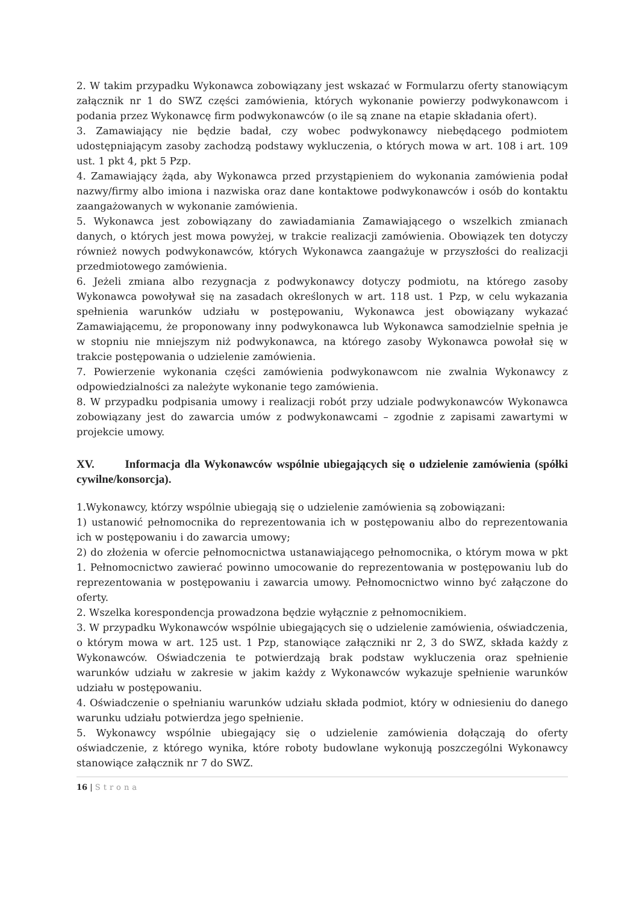2. W takim przypadku Wykonawca zobowiązany jest wskazać w Formularzu oferty stanowiącym załącznik nr 1 do SWZ części zamówienia, których wykonanie powierzy podwykonawcom i podania przez Wykonawcę firm podwykonawców (o ile są znane na etapie składania ofert).
3. Zamawiający nie będzie badał, czy wobec podwykonawcy niebędącego podmiotem udostępniającym zasoby zachodzą podstawy wykluczenia, o których mowa w art. 108 i art. 109 ust. 1 pkt 4, pkt 5 Pzp.
4. Zamawiający żąda, aby Wykonawca przed przystąpieniem do wykonania zamówienia podał nazwy/firmy albo imiona i nazwiska oraz dane kontaktowe podwykonawców i osób do kontaktu zaangażowanych w wykonanie zamówienia.
5. Wykonawca jest zobowiązany do zawiadamiania Zamawiającego o wszelkich zmianach danych, o których jest mowa powyżej, w trakcie realizacji zamówienia. Obowiązek ten dotyczy również nowych podwykonawców, których Wykonawca zaangażuje w przyszłości do realizacji przedmiotowego zamówienia.
6. Jeżeli zmiana albo rezygnacja z podwykonawcy dotyczy podmiotu, na którego zasoby Wykonawca powoływał się na zasadach określonych w art. 118 ust. 1 Pzp, w celu wykazania spełnienia warunków udziału w postępowaniu, Wykonawca jest obowiązany wykazać Zamawiającemu, że proponowany inny podwykonawca lub Wykonawca samodzielnie spełnia je w stopniu nie mniejszym niż podwykonawca, na którego zasoby Wykonawca powołał się w trakcie postępowania o udzielenie zamówienia.
7. Powierzenie wykonania części zamówienia podwykonawcom nie zwalnia Wykonawcy z odpowiedzialności za należyte wykonanie tego zamówienia.
8. W przypadku podpisania umowy i realizacji robót przy udziale podwykonawców Wykonawca zobowiązany jest do zawarcia umów z podwykonawcami – zgodnie z zapisami zawartymi w projekcie umowy.
XV. Informacja dla Wykonawców wspólnie ubiegających się o udzielenie zamówienia (spółki cywilne/konsorcja).
1.Wykonawcy, którzy wspólnie ubiegają się o udzielenie zamówienia są zobowiązani:
1) ustanowić pełnomocnika do reprezentowania ich w postępowaniu albo do reprezentowania ich w postępowaniu i do zawarcia umowy;
2) do złożenia w ofercie pełnomocnictwa ustanawiającego pełnomocnika, o którym mowa w pkt 1. Pełnomocnictwo zawierać powinno umocowanie do reprezentowania w postępowaniu lub do reprezentowania w postępowaniu i zawarcia umowy. Pełnomocnictwo winno być załączone do oferty.
2. Wszelka korespondencja prowadzona będzie wyłącznie z pełnomocnikiem.
3. W przypadku Wykonawców wspólnie ubiegających się o udzielenie zamówienia, oświadczenia, o którym mowa w art. 125 ust. 1 Pzp, stanowiące załączniki nr 2, 3 do SWZ, składa każdy z Wykonawców. Oświadczenia te potwierdzają brak podstaw wykluczenia oraz spełnienie warunków udziału w zakresie w jakim każdy z Wykonawców wykazuje spełnienie warunków udziału w postępowaniu.
4. Oświadczenie o spełnianiu warunków udziału składa podmiot, który w odniesieniu do danego warunku udziału potwierdza jego spełnienie.
5. Wykonawcy wspólnie ubiegający się o udzielenie zamówienia dołączają do oferty oświadczenie, z którego wynika, które roboty budowlane wykonują poszczególni Wykonawcy stanowiące załącznik nr 7 do SWZ.
16 | Strona